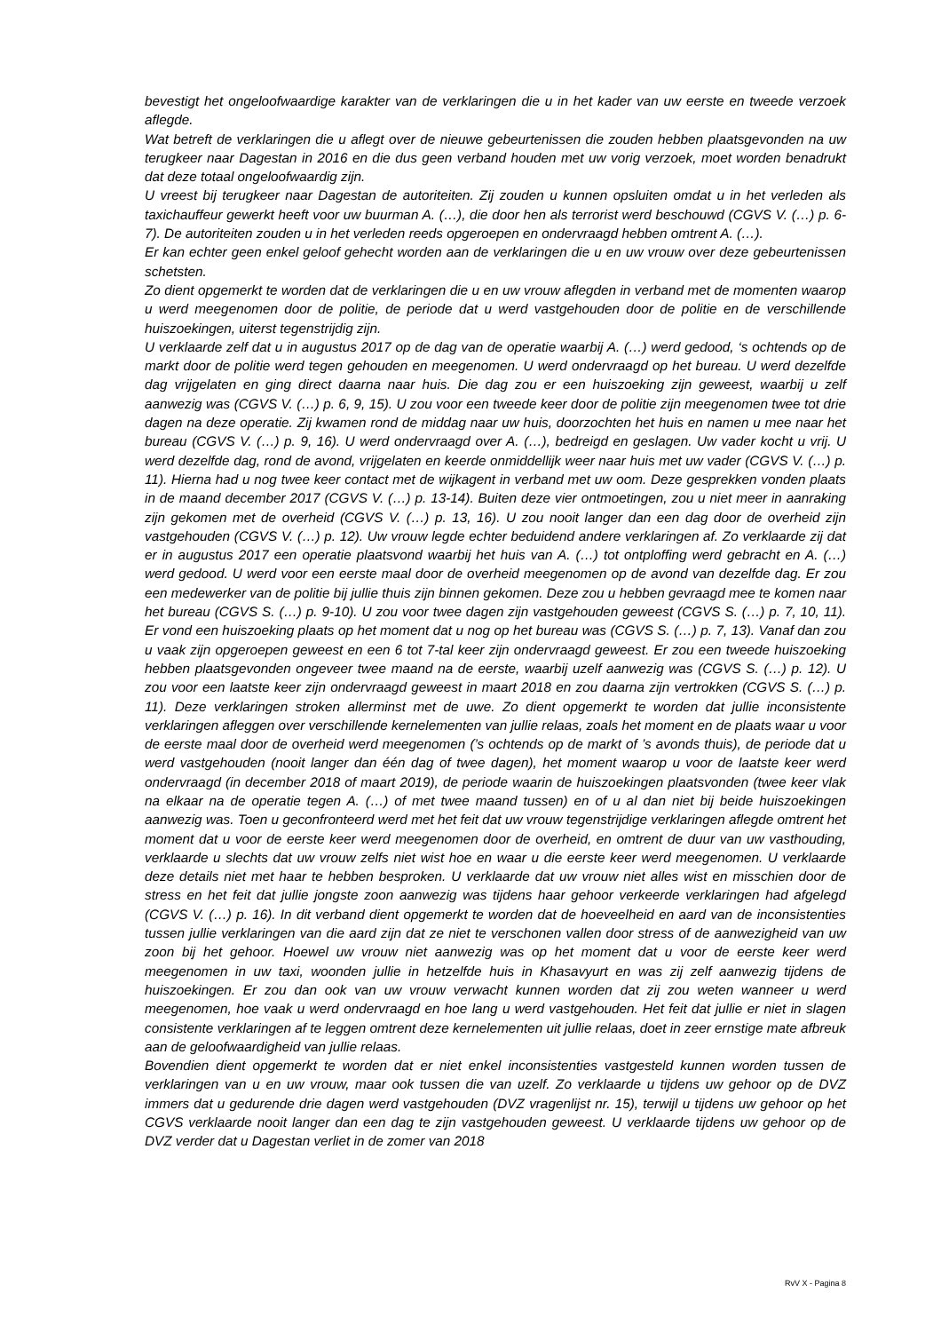bevestigt het ongeloofwaardige karakter van de verklaringen die u in het kader van uw eerste en tweede verzoek aflegde.
Wat betreft de verklaringen die u aflegt over de nieuwe gebeurtenissen die zouden hebben plaatsgevonden na uw terugkeer naar Dagestan in 2016 en die dus geen verband houden met uw vorig verzoek, moet worden benadrukt dat deze totaal ongeloofwaardig zijn.
U vreest bij terugkeer naar Dagestan de autoriteiten. Zij zouden u kunnen opsluiten omdat u in het verleden als taxichauffeur gewerkt heeft voor uw buurman A. (…), die door hen als terrorist werd beschouwd (CGVS V. (…) p. 6-7). De autoriteiten zouden u in het verleden reeds opgeroepen en ondervraagd hebben omtrent A. (…).
Er kan echter geen enkel geloof gehecht worden aan de verklaringen die u en uw vrouw over deze gebeurtenissen schetsten.
Zo dient opgemerkt te worden dat de verklaringen die u en uw vrouw aflegden in verband met de momenten waarop u werd meegenomen door de politie, de periode dat u werd vastgehouden door de politie en de verschillende huiszoekingen, uiterst tegenstrijdig zijn.
U verklaarde zelf dat u in augustus 2017 op de dag van de operatie waarbij A. (…) werd gedood, ‘s ochtends op de markt door de politie werd tegen gehouden en meegenomen. U werd ondervraagd op het bureau. U werd dezelfde dag vrijgelaten en ging direct daarna naar huis. Die dag zou er een huiszoeking zijn geweest, waarbij u zelf aanwezig was (CGVS V. (…) p. 6, 9, 15). U zou voor een tweede keer door de politie zijn meegenomen twee tot drie dagen na deze operatie. Zij kwamen rond de middag naar uw huis, doorzochten het huis en namen u mee naar het bureau (CGVS V. (…) p. 9, 16). U werd ondervraagd over A. (…), bedreigd en geslagen. Uw vader kocht u vrij. U werd dezelfde dag, rond de avond, vrijgelaten en keerde onmiddellijk weer naar huis met uw vader (CGVS V. (…) p. 11). Hierna had u nog twee keer contact met de wijkagent in verband met uw oom. Deze gesprekken vonden plaats in de maand december 2017 (CGVS V. (…) p. 13-14). Buiten deze vier ontmoetingen, zou u niet meer in aanraking zijn gekomen met de overheid (CGVS V. (…) p. 13, 16). U zou nooit langer dan een dag door de overheid zijn vastgehouden (CGVS V. (…) p. 12). Uw vrouw legde echter beduidend andere verklaringen af. Zo verklaarde zij dat er in augustus 2017 een operatie plaatsvond waarbij het huis van A. (…) tot ontploffing werd gebracht en A. (…) werd gedood. U werd voor een eerste maal door de overheid meegenomen op de avond van dezelfde dag. Er zou een medewerker van de politie bij jullie thuis zijn binnen gekomen. Deze zou u hebben gevraagd mee te komen naar het bureau (CGVS S. (…) p. 9-10). U zou voor twee dagen zijn vastgehouden geweest (CGVS S. (…) p. 7, 10, 11). Er vond een huiszoeking plaats op het moment dat u nog op het bureau was (CGVS S. (…) p. 7, 13). Vanaf dan zou u vaak zijn opgeroepen geweest en een 6 tot 7-tal keer zijn ondervraagd geweest. Er zou een tweede huiszoeking hebben plaatsgevonden ongeveer twee maand na de eerste, waarbij uzelf aanwezig was (CGVS S. (…) p. 12). U zou voor een laatste keer zijn ondervraagd geweest in maart 2018 en zou daarna zijn vertrokken (CGVS S. (…) p. 11). Deze verklaringen stroken allerminst met de uwe. Zo dient opgemerkt te worden dat jullie inconsistente verklaringen afleggen over verschillende kernelementen van jullie relaas, zoals het moment en de plaats waar u voor de eerste maal door de overheid werd meegenomen (’s ochtends op de markt of ’s avonds thuis), de periode dat u werd vastgehouden (nooit langer dan één dag of twee dagen), het moment waarop u voor de laatste keer werd ondervraagd (in december 2018 of maart 2019), de periode waarin de huiszoekingen plaatsvonden (twee keer vlak na elkaar na de operatie tegen A. (…) of met twee maand tussen) en of u al dan niet bij beide huiszoekingen aanwezig was. Toen u geconfronteerd werd met het feit dat uw vrouw tegenstrijdige verklaringen aflegde omtrent het moment dat u voor de eerste keer werd meegenomen door de overheid, en omtrent de duur van uw vasthouding, verklaarde u slechts dat uw vrouw zelfs niet wist hoe en waar u die eerste keer werd meegenomen. U verklaarde deze details niet met haar te hebben besproken. U verklaarde dat uw vrouw niet alles wist en misschien door de stress en het feit dat jullie jongste zoon aanwezig was tijdens haar gehoor verkeerde verklaringen had afgelegd (CGVS V. (…) p. 16). In dit verband dient opgemerkt te worden dat de hoeveelheid en aard van de inconsistenties tussen jullie verklaringen van die aard zijn dat ze niet te verschonen vallen door stress of de aanwezigheid van uw zoon bij het gehoor. Hoewel uw vrouw niet aanwezig was op het moment dat u voor de eerste keer werd meegenomen in uw taxi, woonden jullie in hetzelfde huis in Khasavyurt en was zij zelf aanwezig tijdens de huiszoekingen. Er zou dan ook van uw vrouw verwacht kunnen worden dat zij zou weten wanneer u werd meegenomen, hoe vaak u werd ondervraagd en hoe lang u werd vastgehouden. Het feit dat jullie er niet in slagen consistente verklaringen af te leggen omtrent deze kernelementen uit jullie relaas, doet in zeer ernstige mate afbreuk aan de geloofwaardigheid van jullie relaas.
Bovendien dient opgemerkt te worden dat er niet enkel inconsistenties vastgesteld kunnen worden tussen de verklaringen van u en uw vrouw, maar ook tussen die van uzelf. Zo verklaarde u tijdens uw gehoor op de DVZ immers dat u gedurende drie dagen werd vastgehouden (DVZ vragenlijst nr. 15), terwijl u tijdens uw gehoor op het CGVS verklaarde nooit langer dan een dag te zijn vastgehouden geweest. U verklaarde tijdens uw gehoor op de DVZ verder dat u Dagestan verliet in de zomer van 2018
RvV X - Pagina 8